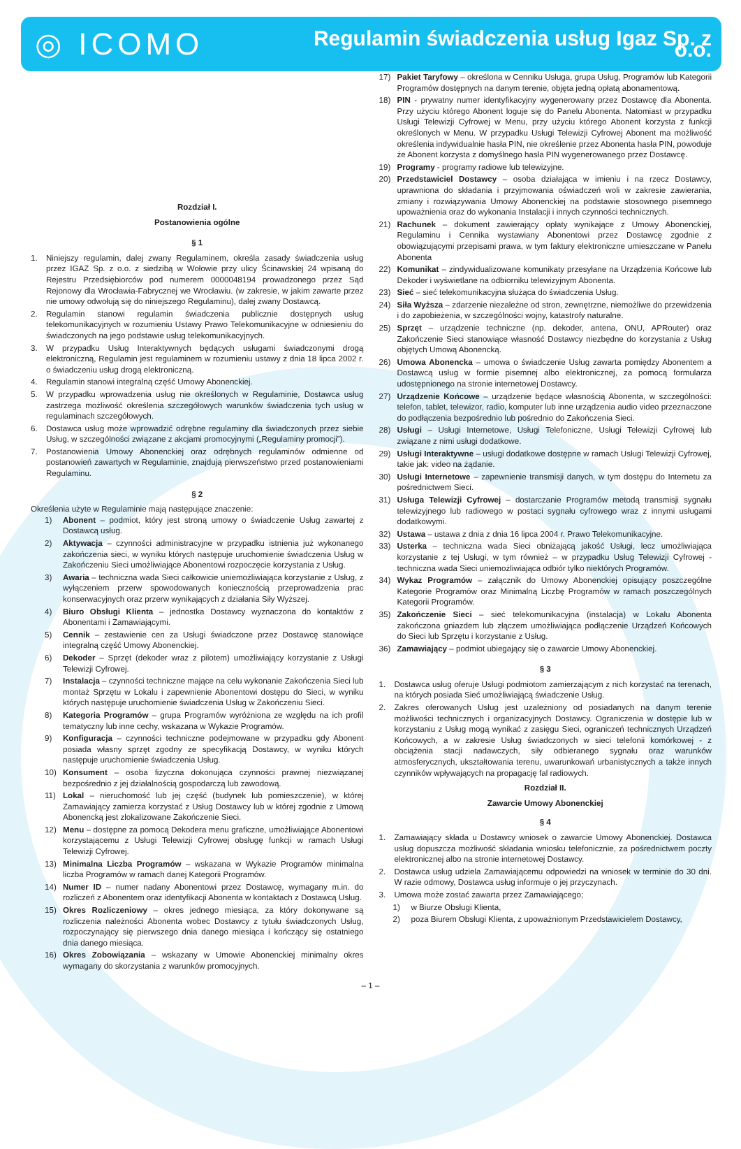◎ ICOMO
Regulamin świadczenia usług Igaz Sp. z o.o.
Rozdział I.
Postanowienia ogólne
§ 1
1. Niniejszy regulamin, dalej zwany Regulaminem, określa zasady świadczenia usług przez IGAZ Sp. z o.o. z siedzibą w Wołowie przy ulicy Ścinawskiej 24 wpisaną do Rejestru Przedsiębiorców pod numerem 0000048194 prowadzonego przez Sąd Rejonowy dla Wrocławia-Fabrycznej we Wrocławiu. (w zakresie, w jakim zawarte przez nie umowy odwołują się do niniejszego Regulaminu), dalej zwany Dostawcą.
2. Regulamin stanowi regulamin świadczenia publicznie dostępnych usług telekomunikacyjnych w rozumieniu Ustawy Prawo Telekomunikacyjne w odniesieniu do świadczonych na jego podstawie usług telekomunikacyjnych.
3. W przypadku Usług Interaktywnych będących usługami świadczonymi drogą elektroniczną, Regulamin jest regulaminem w rozumieniu ustawy z dnia 18 lipca 2002 r. o świadczeniu usług drogą elektroniczną.
4. Regulamin stanowi integralną część Umowy Abonenckiej.
5. W przypadku wprowadzenia usług nie określonych w Regulaminie, Dostawca usług zastrzega możliwość określenia szczegółowych warunków świadczenia tych usług w regulaminach szczegółowych.
6. Dostawca usług może wprowadzić odrębne regulaminy dla świadczonych przez siebie Usług, w szczególności związane z akcjami promocyjnymi („Regulaminy promocji”).
7. Postanowienia Umowy Abonenckiej oraz odrębnych regulaminów odmienne od postanowień zawartych w Regulaminie, znajdują pierwszeństwo przed postanowieniami Regulaminu.
§ 2
Określenia użyte w Regulaminie mają następujące znaczenie:
1) Abonent – podmiot, który jest stroną umowy o świadczenie Usług zawartej z Dostawcą usług.
2) Aktywacja – czynności administracyjne w przypadku istnienia już wykonanego zakończenia sieci, w wyniku których następuje uruchomienie świadczenia Usług w Zakończeniu Sieci umożliwiające Abonentowi rozpoczęcie korzystania z Usług.
3) Awaria – techniczna wada Sieci całkowicie uniemożliwiająca korzystanie z Usług, z wyłączeniem przerw spowodowanych koniecznością przeprowadzenia prac konserwacyjnych oraz przerw wynikających z działania Siły Wyższej.
4) Biuro Obsługi Klienta – jednostka Dostawcy wyznaczona do kontaktów z Abonentami i Zamawiającymi.
5) Cennik – zestawienie cen za Usługi świadczone przez Dostawcę stanowiące integralną część Umowy Abonenckiej.
6) Dekoder – Sprzęt (dekoder wraz z pilotem) umożliwiający korzystanie z Usługi Telewizji Cyfrowej.
7) Instalacja – czynności techniczne mające na celu wykonanie Zakończenia Sieci lub montaż Sprzętu w Lokalu i zapewnienie Abonentowi dostępu do Sieci, w wyniku których następuje uruchomienie świadczenia Usług w Zakończeniu Sieci.
8) Kategoria Programów – grupa Programów wyróżniona ze względu na ich profil tematyczny lub inne cechy, wskazana w Wykazie Programów.
9) Konfiguracja – czynności techniczne podejmowane w przypadku gdy Abonent posiada własny sprzęt zgodny ze specyfikacją Dostawcy, w wyniku których następuje uruchomienie świadczenia Usług.
10) Konsument – osoba fizyczna dokonująca czynności prawnej niezwiązanej bezpośrednio z jej działalnością gospodarczą lub zawodową.
11) Lokal – nieruchomość lub jej część (budynek lub pomieszczenie), w której Zamawiający zamierza korzystać z Usług Dostawcy lub w której zgodnie z Umową Abonencką jest zlokalizowane Zakończenie Sieci.
12) Menu – dostępne za pomocą Dekodera menu graficzne, umożliwiające Abonentowi korzystającemu z Usługi Telewizji Cyfrowej obsługę funkcji w ramach Usługi Telewizji Cyfrowej.
13) Minimalna Liczba Programów – wskazana w Wykazie Programów minimalna liczba Programów w ramach danej Kategorii Programów.
14) Numer ID – numer nadany Abonentowi przez Dostawcę, wymagany m.in. do rozliczeń z Abonentem oraz identyfikacji Abonenta w kontaktach z Dostawcą Usług.
15) Okres Rozliczeniowy – okres jednego miesiąca, za który dokonywane są rozliczenia należności Abonenta wobec Dostawcy z tytułu świadczonych Usług, rozpoczynający się pierwszego dnia danego miesiąca i kończący się ostatniego dnia danego miesiąca.
16) Okres Zobowiązania – wskazany w Umowie Abonenckiej minimalny okres wymagany do skorzystania z warunków promocyjnych.
17) Pakiet Taryfowy – określona w Cenniku Usługa, grupa Usług, Programów lub Kategorii Programów dostępnych na danym terenie, objęta jedną opłatą abonamentową.
18) PIN - prywatny numer identyfikacyjny wygenerowany przez Dostawcę dla Abonenta. Przy użyciu którego Abonent loguje się do Panelu Abonenta. Natomiast w przypadku Usługi Telewizji Cyfrowej w Menu, przy użyciu którego Abonent korzysta z funkcji określonych w Menu. W przypadku Usługi Telewizji Cyfrowej Abonent ma możliwość określenia indywidualnie hasła PIN, nie określenie przez Abonenta hasła PIN, powoduje że Abonent korzysta z domyślnego hasła PIN wygenerowanego przez Dostawcę.
19) Programy - programy radiowe lub telewizyjne.
20) Przedstawiciel Dostawcy – osoba działająca w imieniu i na rzecz Dostawcy, uprawniona do składania i przyjmowania oświadczeń woli w zakresie zawierania, zmiany i rozwiązywania Umowy Abonenckiej na podstawie stosownego pisemnego upoważnienia oraz do wykonania Instalacji i innych czynności technicznych.
21) Rachunek – dokument zawierający opłaty wynikające z Umowy Abonenckiej, Regulaminu i Cennika wystawiany Abonentowi przez Dostawcę zgodnie z obowiązującymi przepisami prawa, w tym faktury elektroniczne umieszczane w Panelu Abonenta
22) Komunikat – zindywidualizowane komunikaty przesyłane na Urządzenia Końcowe lub Dekoder i wyświetlane na odbiorniku telewizyjnym Abonenta.
23) Sieć – sieć telekomunikacyjna służąca do świadczenia Usług.
24) Siła Wyższa – zdarzenie niezależne od stron, zewnętrzne, niemożliwe do przewidzenia i do zapobieżenia, w szczególności wojny, katastrofy naturalne.
25) Sprzęt – urządzenie techniczne (np. dekoder, antena, ONU, APRouter) oraz Zakończenie Sieci stanowiące własność Dostawcy niezbędne do korzystania z Usług objętych Umową Abonencką.
26) Umowa Abonencka – umowa o świadczenie Usług zawarta pomiędzy Abonentem a Dostawcą usług w formie pisemnej albo elektronicznej, za pomocą formularza udostępnionego na stronie internetowej Dostawcy.
27) Urządzenie Końcowe – urządzenie będące własnością Abonenta, w szczególności: telefon, tablet, telewizor, radio, komputer lub inne urządzenia audio video przeznaczone do podłączenia bezpośrednio lub pośrednio do Zakończenia Sieci.
28) Usługi – Usługi Internetowe, Usługi Telefoniczne, Usługi Telewizji Cyfrowej lub związane z nimi usługi dodatkowe.
29) Usługi Interaktywne – usługi dodatkowe dostępne w ramach Usługi Telewizji Cyfrowej, takie jak: video na żądanie.
30) Usługi Internetowe – zapewnienie transmisji danych, w tym dostępu do Internetu za pośrednictwem Sieci.
31) Usługa Telewizji Cyfrowej – dostarczanie Programów metodą transmisji sygnału telewizyjnego lub radiowego w postaci sygnału cyfrowego wraz z innymi usługami dodatkowymi.
32) Ustawa – ustawa z dnia z dnia 16 lipca 2004 r. Prawo Telekomunikacyjne.
33) Usterka – techniczna wada Sieci obniżającą jakość Usługi, lecz umożliwiająca korzystanie z tej Usługi, w tym również – w przypadku Usług Telewizji Cyfrowej - techniczna wada Sieci uniemożliwiająca odbiór tylko niektórych Programów.
34) Wykaz Programów – załącznik do Umowy Abonenckiej opisujący poszczególne Kategorie Programów oraz Minimalną Liczbę Programów w ramach poszczególnych Kategorii Programów.
35) Zakończenie Sieci – sieć telekomunikacyjna (instalacja) w Lokalu Abonenta zakończona gniazdem lub złączem umożliwiająca podłączenie Urządzeń Końcowych do Sieci lub Sprzętu i korzystanie z Usług.
36) Zamawiający – podmiot ubiegający się o zawarcie Umowy Abonenckiej.
§ 3
1. Dostawca usług oferuje Usługi podmiotom zamierzającym z nich korzystać na terenach, na których posiada Sieć umożliwiającą świadczenie Usług.
2. Zakres oferowanych Usług jest uzależniony od posiadanych na danym terenie możliwości technicznych i organizacyjnych Dostawcy. Ograniczenia w dostępie lub w korzystaniu z Usług mogą wynikać z zasięgu Sieci, ograniczeń technicznych Urządzeń Końcowych, a w zakresie Usług świadczonych w sieci telefonii komórkowej - z obciążenia stacji nadawczych, siły odbieranego sygnału oraz warunków atmosferycznych, ukształtowania terenu, uwarunkowań urbanistycznych a także innych czynników wpływających na propagację fal radiowych.
Rozdział II.
Zawarcie Umowy Abonenckiej
§ 4
1. Zamawiający składa u Dostawcy wniosek o zawarcie Umowy Abonenckiej. Dostawca usług dopuszcza możliwość składania wniosku telefonicznie, za pośrednictwem poczty elektronicznej albo na stronie internetowej Dostawcy.
2. Dostawca usług udziela Zamawiającemu odpowiedzi na wniosek w terminie do 30 dni. W razie odmowy, Dostawca usług informuje o jej przyczynach.
3. Umowa może zostać zawarta przez Zamawiającego;
1) w Biurze Obsługi Klienta,
2) poza Biurem Obsługi Klienta, z upoważnionym Przedstawicielem Dostawcy,
– 1 –